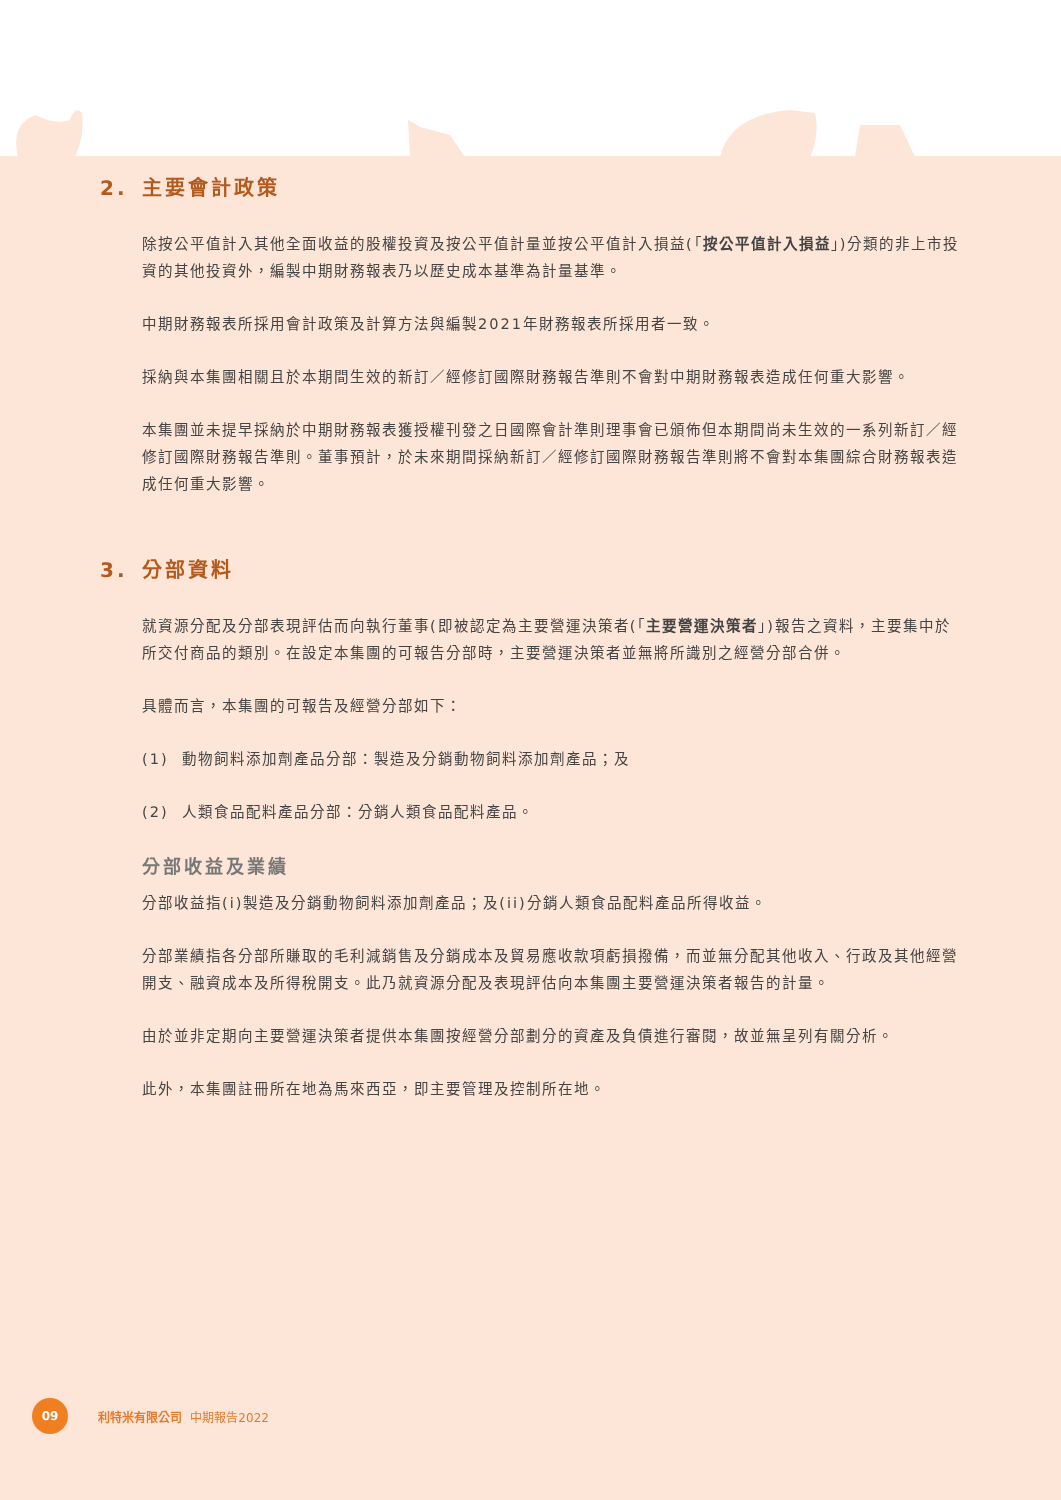2. 主要會計政策
除按公平值計入其他全面收益的股權投資及按公平值計量並按公平值計入損益(「按公平值計入損益」)分類的非上市投資的其他投資外，編製中期財務報表乃以歷史成本基準為計量基準。
中期財務報表所採用會計政策及計算方法與編製2021年財務報表所採用者一致。
採納與本集團相關且於本期間生效的新訂／經修訂國際財務報告準則不會對中期財務報表造成任何重大影響。
本集團並未提早採納於中期財務報表獲授權刊發之日國際會計準則理事會已頒佈但本期間尚未生效的一系列新訂／經修訂國際財務報告準則。董事預計，於未來期間採納新訂／經修訂國際財務報告準則將不會對本集團綜合財務報表造成任何重大影響。
3. 分部資料
就資源分配及分部表現評估而向執行董事(即被認定為主要營運決策者(「主要營運決策者」)報告之資料，主要集中於所交付商品的類別。在設定本集團的可報告分部時，主要營運決策者並無將所識別之經營分部合併。
具體而言，本集團的可報告及經營分部如下：
(1) 動物飼料添加劑產品分部：製造及分銷動物飼料添加劑產品；及
(2) 人類食品配料產品分部：分銷人類食品配料產品。
分部收益及業績
分部收益指(i)製造及分銷動物飼料添加劑產品；及(ii)分銷人類食品配料產品所得收益。
分部業績指各分部所賺取的毛利減銷售及分銷成本及貿易應收款項虧損撥備，而並無分配其他收入、行政及其他經營開支、融資成本及所得稅開支。此乃就資源分配及表現評估向本集團主要營運決策者報告的計量。
由於並非定期向主要營運決策者提供本集團按經營分部劃分的資產及負債進行審閱，故並無呈列有關分析。
此外，本集團註冊所在地為馬來西亞，即主要管理及控制所在地。
09
利特米有限公司 中期報告2022